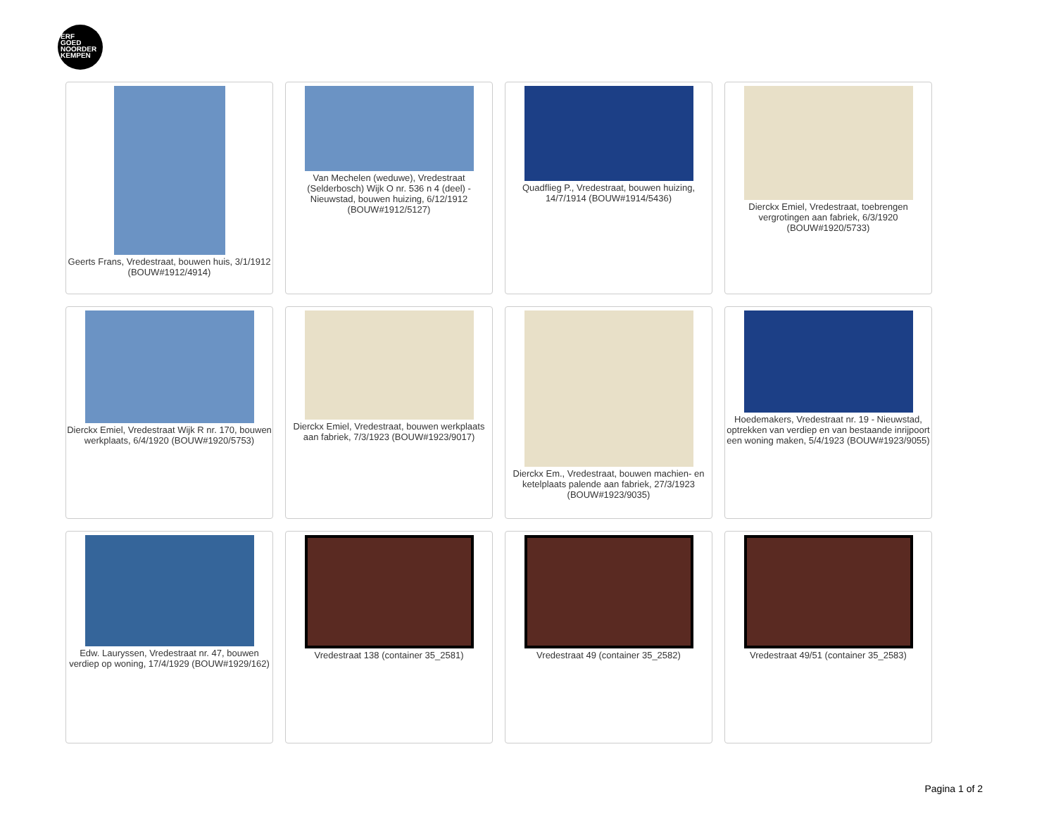ERF
GOED
NOORDER
KEMPEN
Geerts Frans, Vredestraat, bouwen huis, 3/1/1912 (BOUW#1912/4914)
Van Mechelen (weduwe), Vredestraat (Selderbosch) Wijk O nr. 536 n 4 (deel) - Nieuwstad, bouwen huizing, 6/12/1912 (BOUW#1912/5127)
Quadflieg P., Vredestraat, bouwen huizing, 14/7/1914 (BOUW#1914/5436)
Dierckx Emiel, Vredestraat, toebrengen vergrotingen aan fabriek, 6/3/1920 (BOUW#1920/5733)
Dierckx Emiel, Vredestraat Wijk R nr. 170, bouwen werkplaats, 6/4/1920 (BOUW#1920/5753)
Dierckx Emiel, Vredestraat, bouwen werkplaats aan fabriek, 7/3/1923 (BOUW#1923/9017)
Dierckx Em., Vredestraat, bouwen machien- en ketelplaats palende aan fabriek, 27/3/1923 (BOUW#1923/9035)
Hoedemakers, Vredestraat nr. 19 - Nieuwstad, optrekken van verdiep en van bestaande inrijpoort een woning maken, 5/4/1923 (BOUW#1923/9055)
Edw. Lauryssen, Vredestraat nr. 47, bouwen verdiep op woning, 17/4/1929 (BOUW#1929/162)
Vredestraat 138 (container 35_2581)
Vredestraat 49 (container 35_2582)
Vredestraat 49/51 (container 35_2583)
Pagina 1 of 2